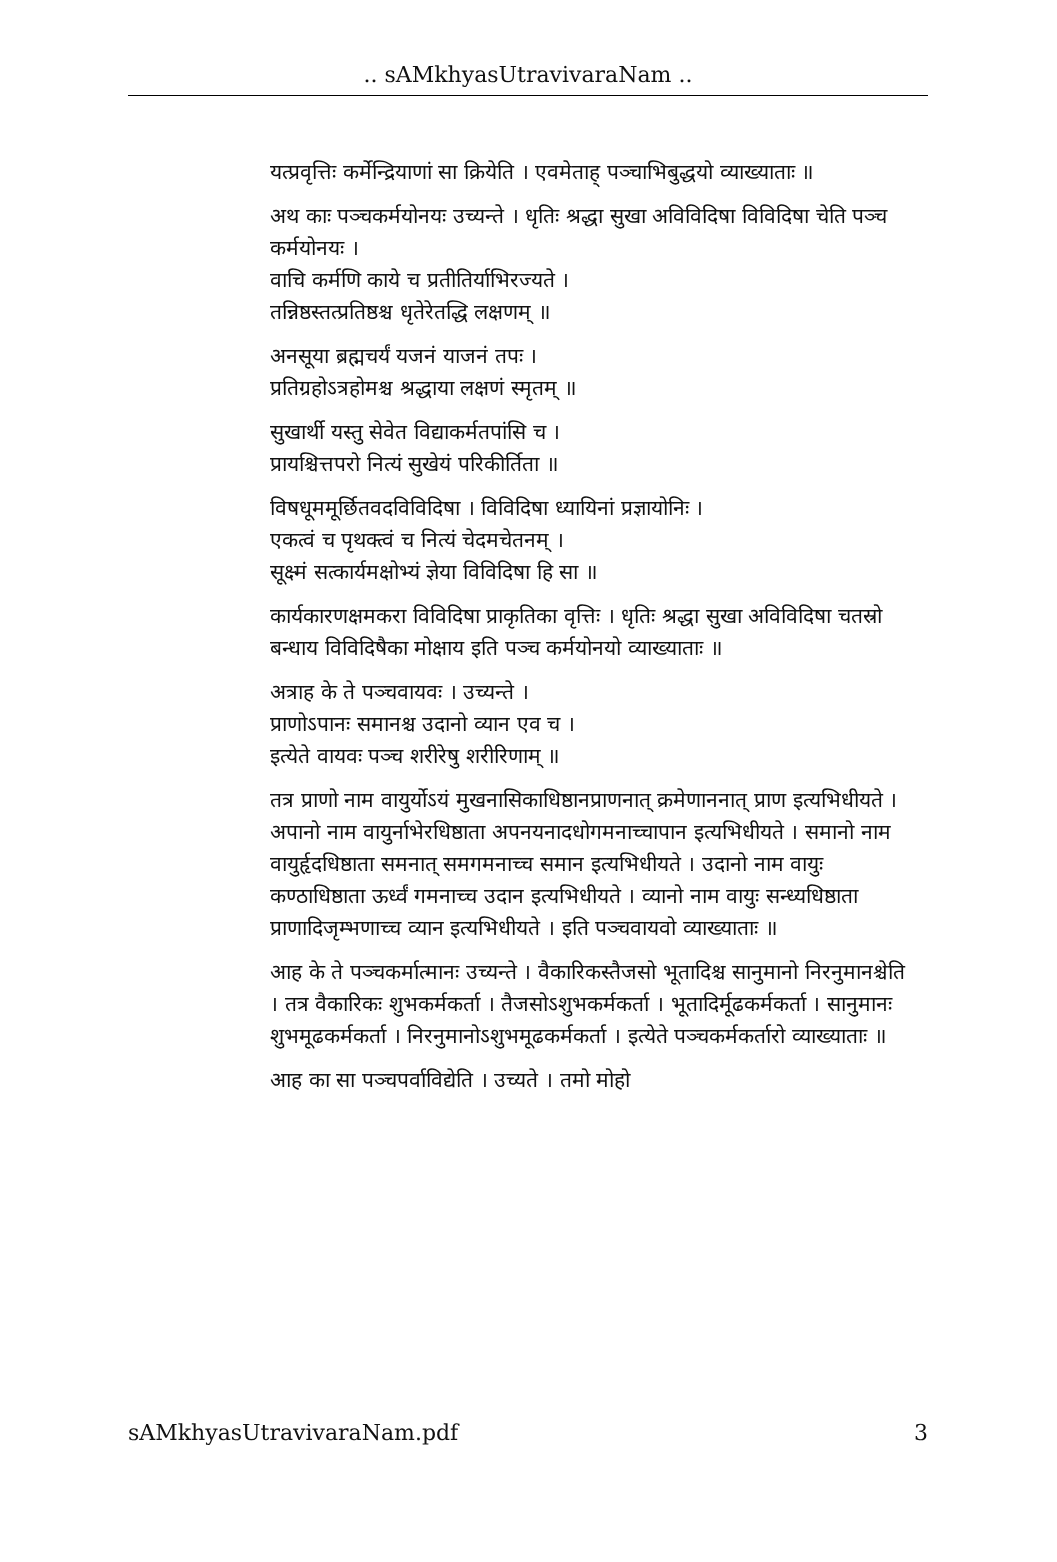.. sAMkhyasUtravivaraNam ..
यत्प्रवृत्तिः कर्मेन्द्रियाणां सा क्रियेति । एवमेताह् पञ्चाभिबुद्धयो व्याख्याताः ॥
अथ काः पञ्चकर्मयोनयः उच्यन्ते । धृतिः श्रद्धा सुखा अविविदिषा विविदिषा चेति पञ्च कर्मयोनयः ।
वाचि कर्मणि काये च प्रतीतिर्याभिरज्यते ।
तन्निष्ठस्तत्प्रतिष्ठश्च धृतेरेतद्धि लक्षणम् ॥
अनसूया ब्रह्मचर्यं यजनं याजनं तपः ।
प्रतिग्रहोऽत्रहोमश्च श्रद्धाया लक्षणं स्मृतम् ॥
सुखार्थी यस्तु सेवेत विद्याकर्मतपांसि च ।
प्रायश्चित्तपरो नित्यं सुखेयं परिकीर्तिता ॥
विषधूममूर्छितवदविविदिषा । विविदिषा ध्यायिनां प्रज्ञायोनिः ।
एकत्वं च पृथक्त्वं च नित्यं चेदमचेतनम् ।
सूक्ष्मं सत्कार्यमक्षोभ्यं ज्ञेया विविदिषा हि सा ॥
कार्यकारणक्षमकरा विविदिषा प्राकृतिका वृत्तिः । धृतिः श्रद्धा सुखा अविविदिषा चतस्रो बन्धाय विविदिषैका मोक्षाय इति पञ्च कर्मयोनयो व्याख्याताः ॥
अत्राह के ते पञ्चवायवः । उच्यन्ते ।
प्राणोऽपानः समानश्च उदानो व्यान एव च ।
इत्येते वायवः पञ्च शरीरेषु शरीरिणाम् ॥
तत्र प्राणो नाम वायुर्योऽयं मुखनासिकाधिष्ठानप्राणनात् क्रमेणाननात् प्राण इत्यभिधीयते । अपानो नाम वायुर्नाभेरधिष्ठाता अपनयनादधोगमनाच्चापान इत्यभिधीयते । समानो नाम वायुर्हृदधिष्ठाता समनात् समगमनाच्च समान इत्यभिधीयते । उदानो नाम वायुः कण्ठाधिष्ठाता ऊर्ध्वं गमनाच्च उदान इत्यभिधीयते । व्यानो नाम वायुः सन्ध्यधिष्ठाता प्राणादिजृम्भणाच्च व्यान इत्यभिधीयते । इति पञ्चवायवो व्याख्याताः ॥
आह के ते पञ्चकर्मात्मानः उच्यन्ते । वैकारिकस्तैजसो भूतादिश्च सानुमानो निरनुमानश्चेति । तत्र वैकारिकः शुभकर्मकर्ता । तैजसोऽशुभकर्मकर्ता । भूतादिर्मूढकर्मकर्ता । सानुमानः शुभमूढकर्मकर्ता । निरनुमानोऽशुभमूढकर्मकर्ता । इत्येते पञ्चकर्मकर्तारो व्याख्याताः ॥
आह का सा पञ्चपर्वाविद्येति । उच्यते । तमो मोहो
sAMkhyasUtravivaraNam.pdf 3